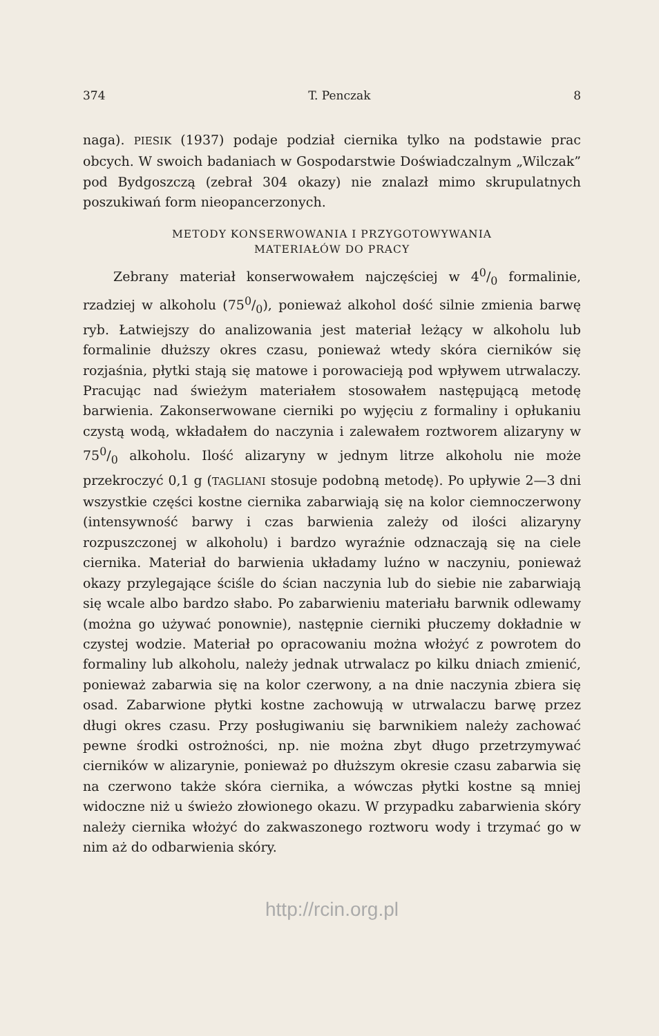374 T. Penczak 8
naga). PIESIK (1937) podaje podział ciernika tylko na podstawie prac obcych. W swoich badaniach w Gospodarstwie Doświadczalnym „Wilczak” pod Bydgoszczą (zebrał 304 okazy) nie znalazł mimo skrupulatnych poszukiwań form nieopancerzonych.
METODY KONSERWOWANIA I PRZYGOTOWYWANIA
MATERIAŁÓW DO PRACY
Zebrany materiał konserwowałem najczęściej w 40/0 formalinie, rzadziej w alkoholu (750/0), ponieważ alkohol dość silnie zmienia barwę ryb. Łatwiejszy do analizowania jest materiał leżący w alkoholu lub formalinie dłuższy okres czasu, ponieważ wtedy skóra cierników się rozjaśnia, płytki stają się matowe i porowacieją pod wpływem utrwalaczy. Pracując nad świeżym materiałem stosowałem następującą metodę barwienia. Zakonserwowane cierniki po wyjęciu z formaliny i opłukaniu czystą wodą, wkładałem do naczynia i zalewałem roztworem alizaryny w 750/0 alkoholu. Ilość alizaryny w jednym litrze alkoholu nie może przekroczyć 0,1 g (TAGLIANI stosuje podobną metodę). Po upływie 2—3 dni wszystkie części kostne ciernika zabarwiają się na kolor ciemnoczerwony (intensywność barwy i czas barwienia zależy od ilości alizaryny rozpuszczonej w alkoholu) i bardzo wyraźnie odznaczają się na ciele ciernika. Materiał do barwienia układamy luźno w naczyniu, ponieważ okazy przylegające ściśle do ścian naczynia lub do siebie nie zabarwiają się wcale albo bardzo słabo. Po zabarwieniu materiału barwnik odlewamy (można go używać ponownie), następnie cierniki płuczemy dokładnie w czystej wodzie. Materiał po opracowaniu można włożyć z powrotem do formaliny lub alkoholu, należy jednak utrwalacz po kilku dniach zmienić, ponieważ zabarwia się na kolor czerwony, a na dnie naczynia zbiera się osad. Zabarwione płytki kostne zachowują w utrwalaczu barwę przez długi okres czasu. Przy posługiwaniu się barwnikiem należy zachować pewne środki ostrożności, np. nie można zbyt długo przetrzymywać cierników w alizarynie, ponieważ po dłuższym okresie czasu zabarwia się na czerwono także skóra ciernika, a wówczas płytki kostne są mniej widoczne niż u świeżo złowionego okazu. W przypadku zabarwienia skóry należy ciernika włożyć do zakwaszonego roztworu wody i trzymać go w nim aż do odbarwienia skóry.
http://rcin.org.pl